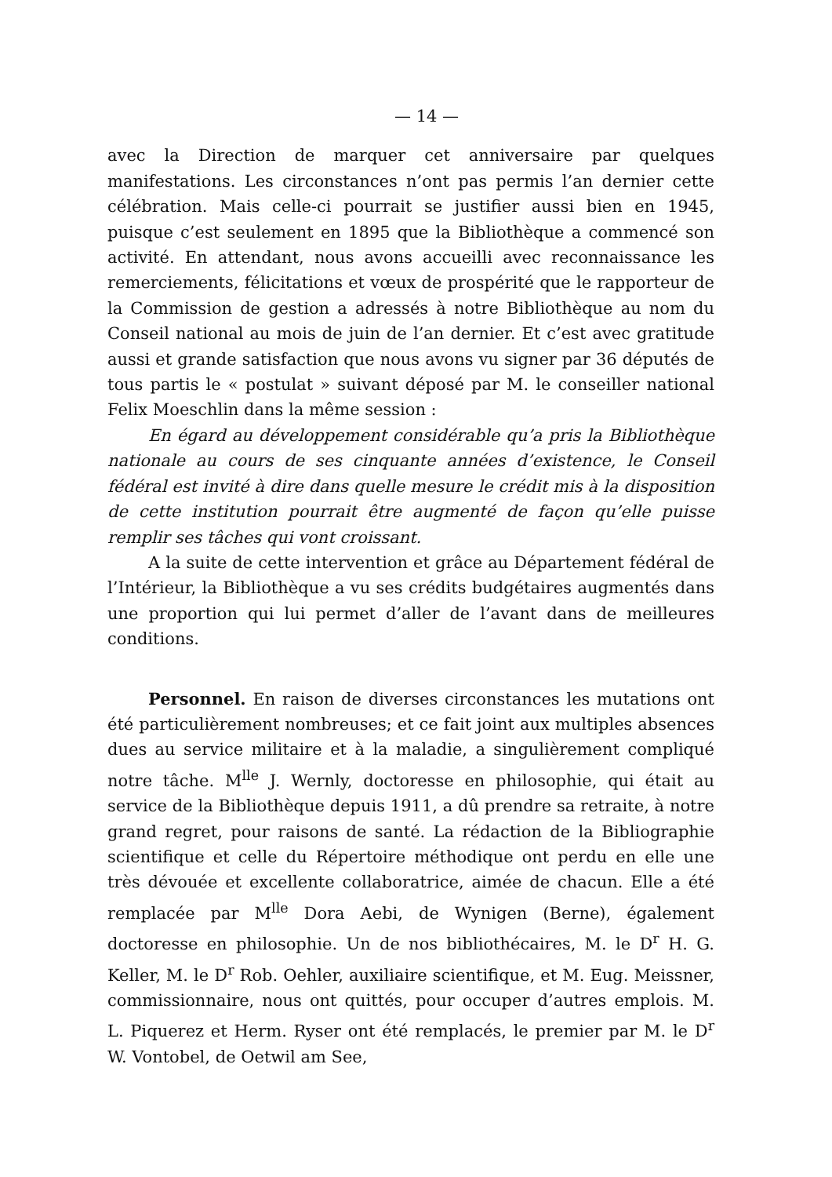— 14 —
avec la Direction de marquer cet anniversaire par quelques manifestations. Les circonstances n’ont pas permis l’an dernier cette célébration. Mais celle-ci pourrait se justifier aussi bien en 1945, puisque c’est seulement en 1895 que la Bibliothèque a commencé son activité. En attendant, nous avons accueilli avec reconnaissance les remerciements, félicitations et vœux de prospérité que le rapporteur de la Commission de gestion a adressés à notre Bibliothèque au nom du Conseil national au mois de juin de l’an dernier. Et c’est avec gratitude aussi et grande satisfaction que nous avons vu signer par 36 députés de tous partis le « postulat » suivant déposé par M. le conseiller national Felix Moeschlin dans la même session :
En égard au développement considérable qu’a pris la Bibliothèque nationale au cours de ses cinquante années d’existence, le Conseil fédéral est invité à dire dans quelle mesure le crédit mis à la disposition de cette institution pourrait être augmenté de façon qu’elle puisse remplir ses tâches qui vont croissant.
A la suite de cette intervention et grâce au Département fédéral de l’Intérieur, la Bibliothèque a vu ses crédits budgétaires augmentés dans une proportion qui lui permet d’aller de l’avant dans de meilleures conditions.
Personnel. En raison de diverses circonstances les mutations ont été particulièrement nombreuses; et ce fait joint aux multiples absences dues au service militaire et à la maladie, a singulièrement compliqué notre tâche. M<sup>lle</sup> J. Wernly, doctoresse en philosophie, qui était au service de la Bibliothèque depuis 1911, a dû prendre sa retraite, à notre grand regret, pour raisons de santé. La rédaction de la Bibliographie scientifique et celle du Répertoire méthodique ont perdu en elle une très dévouée et excellente collaboratrice, aimée de chacun. Elle a été remplacée par M<sup>lle</sup> Dora Aebi, de Wynigen (Berne), également doctoresse en philosophie. Un de nos bibliothécaires, M. le D<sup>r</sup> H. G. Keller, M. le D<sup>r</sup> Rob. Oehler, auxiliaire scientifique, et M. Eug. Meissner, commissionnaire, nous ont quittés, pour occuper d’autres emplois. M. L. Piquerez et Herm. Ryser ont été remplacés, le premier par M. le D<sup>r</sup> W. Vontobel, de Oetwil am See,